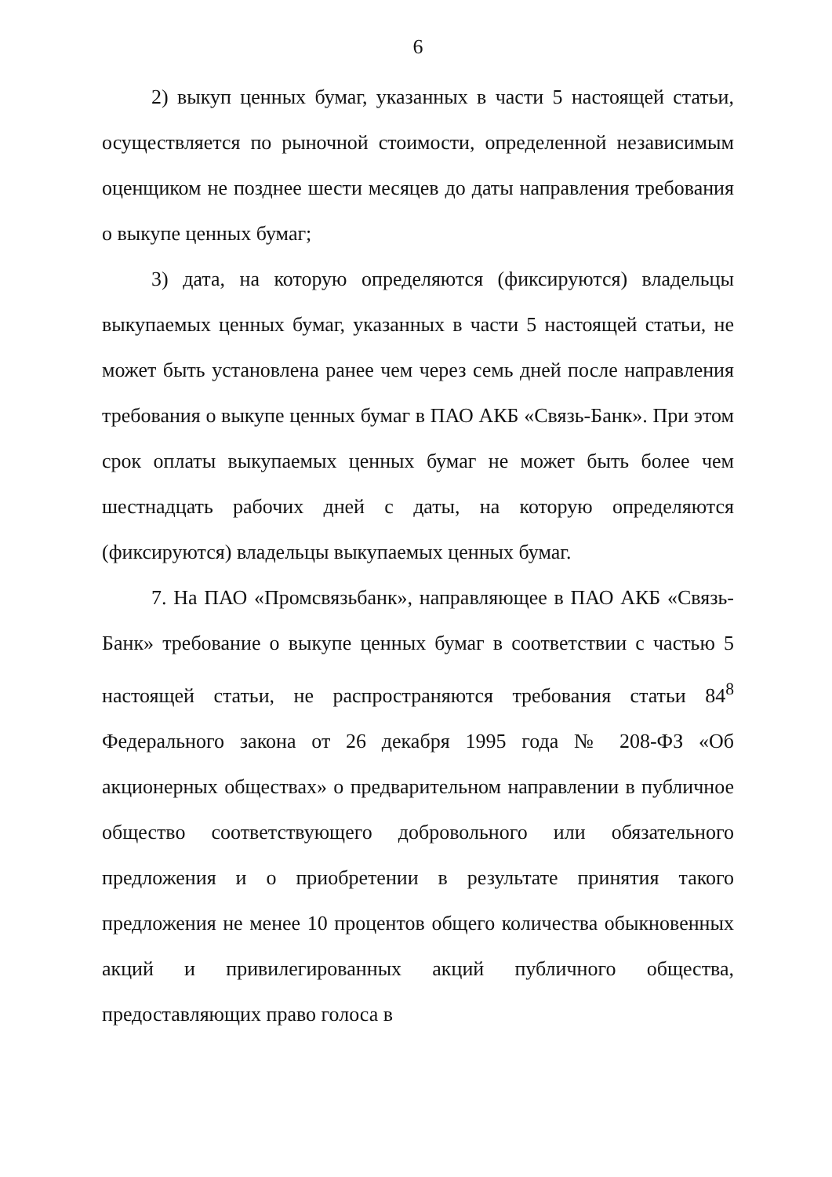6
2) выкуп ценных бумаг, указанных в части 5 настоящей статьи, осуществляется по рыночной стоимости, определенной независимым оценщиком не позднее шести месяцев до даты направления требования о выкупе ценных бумаг;
3) дата, на которую определяются (фиксируются) владельцы выкупаемых ценных бумаг, указанных в части 5 настоящей статьи, не может быть установлена ранее чем через семь дней после направления требования о выкупе ценных бумаг в ПАО АКБ «Связь-Банк». При этом срок оплаты выкупаемых ценных бумаг не может быть более чем шестнадцать рабочих дней с даты, на которую определяются (фиксируются) владельцы выкупаемых ценных бумаг.
7. На ПАО «Промсвязьбанк», направляющее в ПАО АКБ «Связь-Банк» требование о выкупе ценных бумаг в соответствии с частью 5 настоящей статьи, не распространяются требования статьи 84<sup>8</sup> Федерального закона от 26 декабря 1995 года № 208-ФЗ «Об акционерных обществах» о предварительном направлении в публичное общество соответствующего добровольного или обязательного предложения и о приобретении в результате принятия такого предложения не менее 10 процентов общего количества обыкновенных акций и привилегированных акций публичного общества, предоставляющих право голоса в